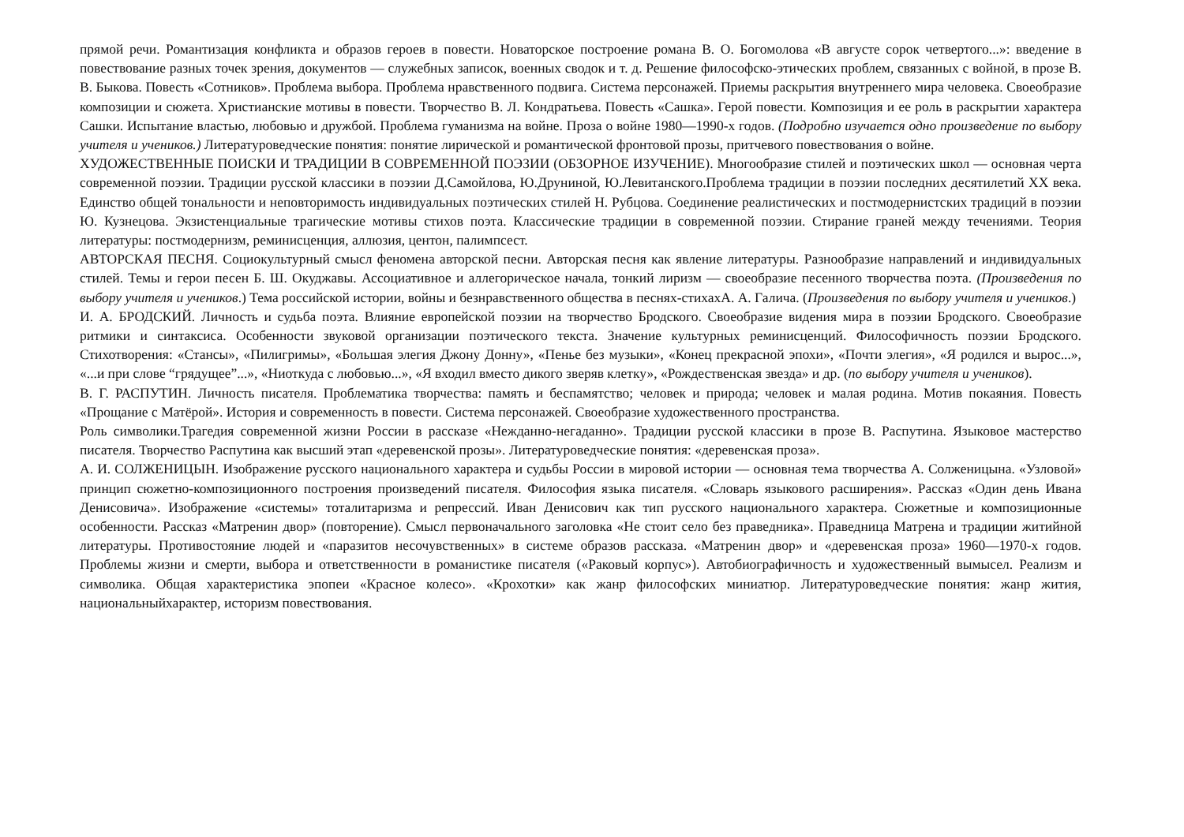прямой речи. Романтизация конфликта и образов героев в повести. Новаторское построение романа В. О. Богомолова «В августе сорок четвертого...»: введение в повествование разных точек зрения, документов — служебных записок, военных сводок и т. д. Решение философско-этических проблем, связанных с войной, в прозе В. В. Быкова. Повесть «Сотников». Проблема выбора. Проблема нравственного подвига. Система персонажей. Приемы раскрытия внутреннего мира человека. Своеобразие композиции и сюжета. Христианские мотивы в повести. Творчество В. Л. Кондратьева. Повесть «Сашка». Герой повести. Композиция и ее роль в раскрытии характера Сашки. Испытание властью, любовью и дружбой. Проблема гуманизма на войне. Проза о войне 1980—1990-х годов. (Подробно изучается одно произведение по выбору учителя и учеников.) Литературоведческие понятия: понятие лирической и романтической фронтовой прозы, притчевого повествования о войне.
ХУДОЖЕСТВЕННЫЕ ПОИСКИ И ТРАДИЦИИ В СОВРЕМЕННОЙ ПОЭЗИИ (ОБЗОРНОЕ ИЗУЧЕНИЕ). Многообразие стилей и поэтических школ — основная черта современной поэзии. Традиции русской классики в поэзии Д.Самойлова, Ю.Друниной, Ю.Левитанского.Проблема традиции в поэзии последних десятилетий XX века. Единство общей тональности и неповторимость индивидуальных поэтических стилей Н. Рубцова. Соединение реалистических и постмодернистских традиций в поэзии Ю. Кузнецова. Экзистенциальные трагические мотивы стихов поэта. Классические традиции в современной поэзии. Стирание граней между течениями. Теория литературы: постмодернизм, реминисценция, аллюзия, центон, палимпсест.
АВТОРСКАЯ ПЕСНЯ. Социокультурный смысл феномена авторской песни. Авторская песня как явление литературы. Разнообразие направлений и индивидуальных стилей. Темы и герои песен Б. Ш. Окуджавы. Ассоциативное и аллегорическое начала, тонкий лиризм — своеобразие песенного творчества поэта. (Произведения по выбору учителя и учеников.) Тема российской истории, войны и безнравственного общества в песнях-стихахА. А. Галича. (Произведения по выбору учителя и учеников.)
И. А. БРОДСКИЙ. Личность и судьба поэта. Влияние европейской поэзии на творчество Бродского. Своеобразие видения мира в поэзии Бродского. Своеобразие ритмики и синтаксиса. Особенности звуковой организации поэтического текста. Значение культурных реминисценций. Философичность поэзии Бродского. Стихотворения: «Стансы», «Пилигримы», «Большая элегия Джону Донну», «Пенье без музыки», «Конец прекрасной эпохи», «Почти элегия», «Я родился и вырос...», «...и при слове “грядущее”...», «Ниоткуда с любовью...», «Я входил вместо дикого зверяв клетку», «Рождественская звезда» и др. (по выбору учителя и учеников).
В. Г. РАСПУТИН. Личность писателя. Проблематика творчества: память и беспамятство; человек и природа; человек и малая родина. Мотив покаяния. Повесть «Прощание с Матёрой». История и современность в повести. Система персонажей. Своеобразие художественного пространства.
Роль символики.Трагедия современной жизни России в рассказе «Нежданно-негаданно». Традиции русской классики в прозе В. Распутина. Языковое мастерство писателя. Творчество Распутина как высший этап «деревенской прозы». Литературоведческие понятия: «деревенская проза».
А. И. СОЛЖЕНИЦЫН. Изображение русского национального характера и судьбы России в мировой истории — основная тема творчества А. Солженицына. «Узловой» принцип сюжетно-композиционного построения произведений писателя. Философия языка писателя. «Словарь языкового расширения». Рассказ «Один день Ивана Денисовича». Изображение «системы» тоталитаризма и репрессий. Иван Денисович как тип русского национального характера. Сюжетные и композиционные особенности. Рассказ «Матренин двор» (повторение). Смысл первоначального заголовка «Не стоит село без праведника». Праведница Матрена и традиции житийной литературы. Противостояние людей и «паразитов несочувственных» в системе образов рассказа. «Матренин двор» и «деревенская проза» 1960—1970-х годов. Проблемы жизни и смерти, выбора и ответственности в романистике писателя («Раковый корпус»). Автобиографичность и художественный вымысел. Реализм и символика. Общая характеристика эпопеи «Красное колесо». «Крохотки» как жанр философских миниатюр. Литературоведческие понятия: жанр жития, национальныйхарактер, историзм повествования.